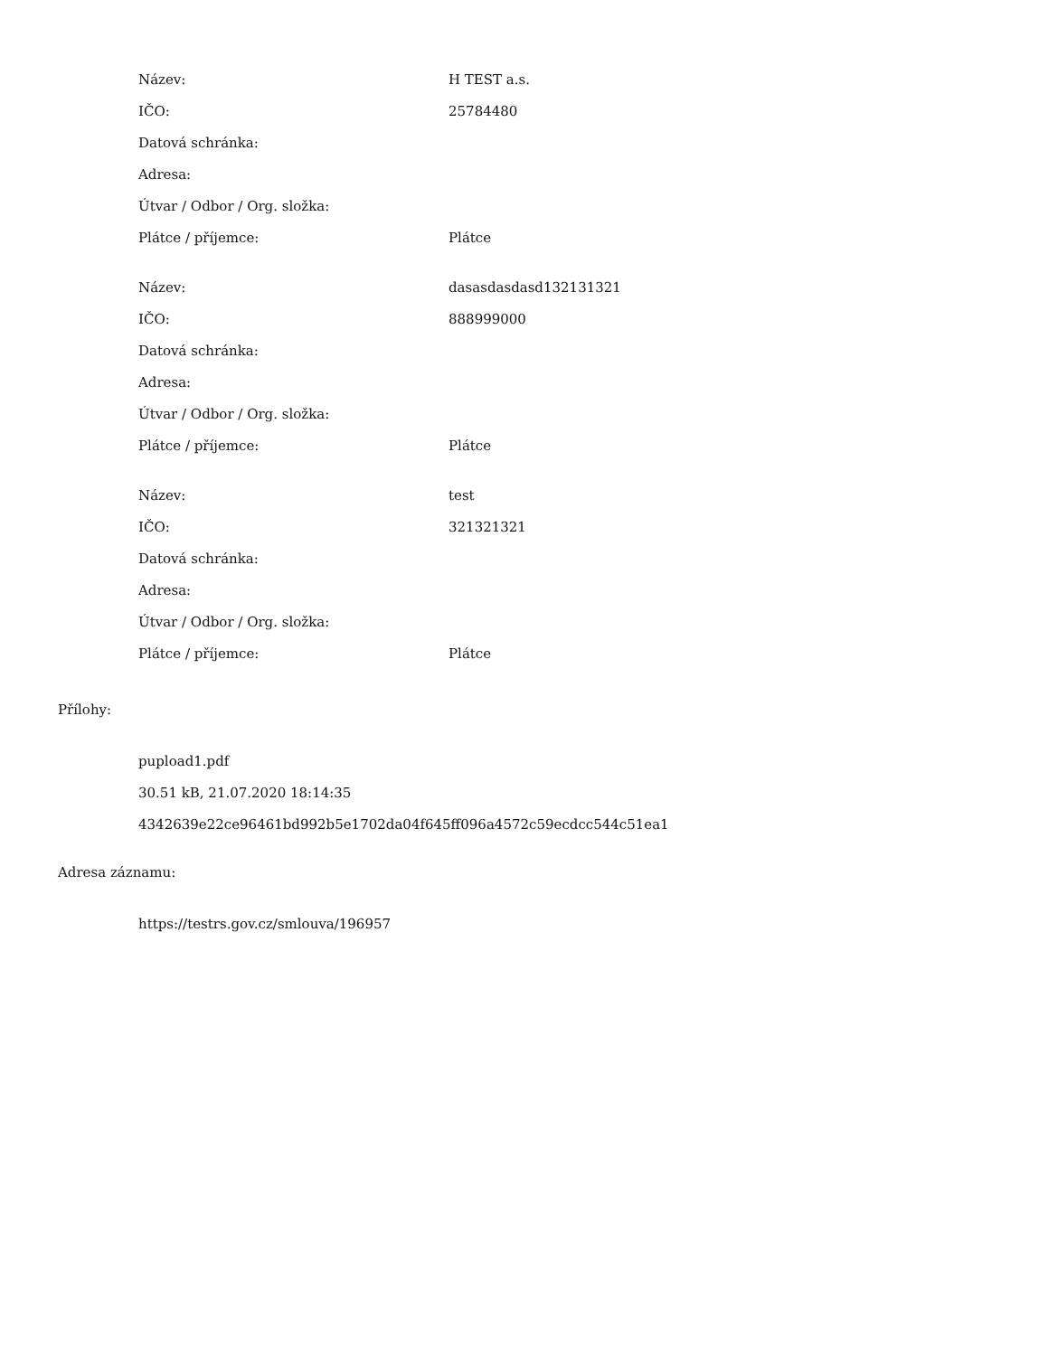| Název: | H TEST a.s. |
| IČO: | 25784480 |
| Datová schránka: | |
| Adresa: | |
| Útvar / Odbor / Org. složka: | |
| Plátce / příjemce: | Plátce |
| Název: | dasasdasdasd132131321 |
| IČO: | 888999000 |
| Datová schránka: | |
| Adresa: | |
| Útvar / Odbor / Org. složka: | |
| Plátce / příjemce: | Plátce |
| Název: | test |
| IČO: | 321321321 |
| Datová schránka: | |
| Adresa: | |
| Útvar / Odbor / Org. složka: | |
| Plátce / příjemce: | Plátce |
Přílohy:
pupload1.pdf
30.51 kB, 21.07.2020 18:14:35
4342639e22ce96461bd992b5e1702da04f645ff096a4572c59ecdcc544c51ea1
Adresa záznamu:
https://testrs.gov.cz/smlouva/196957